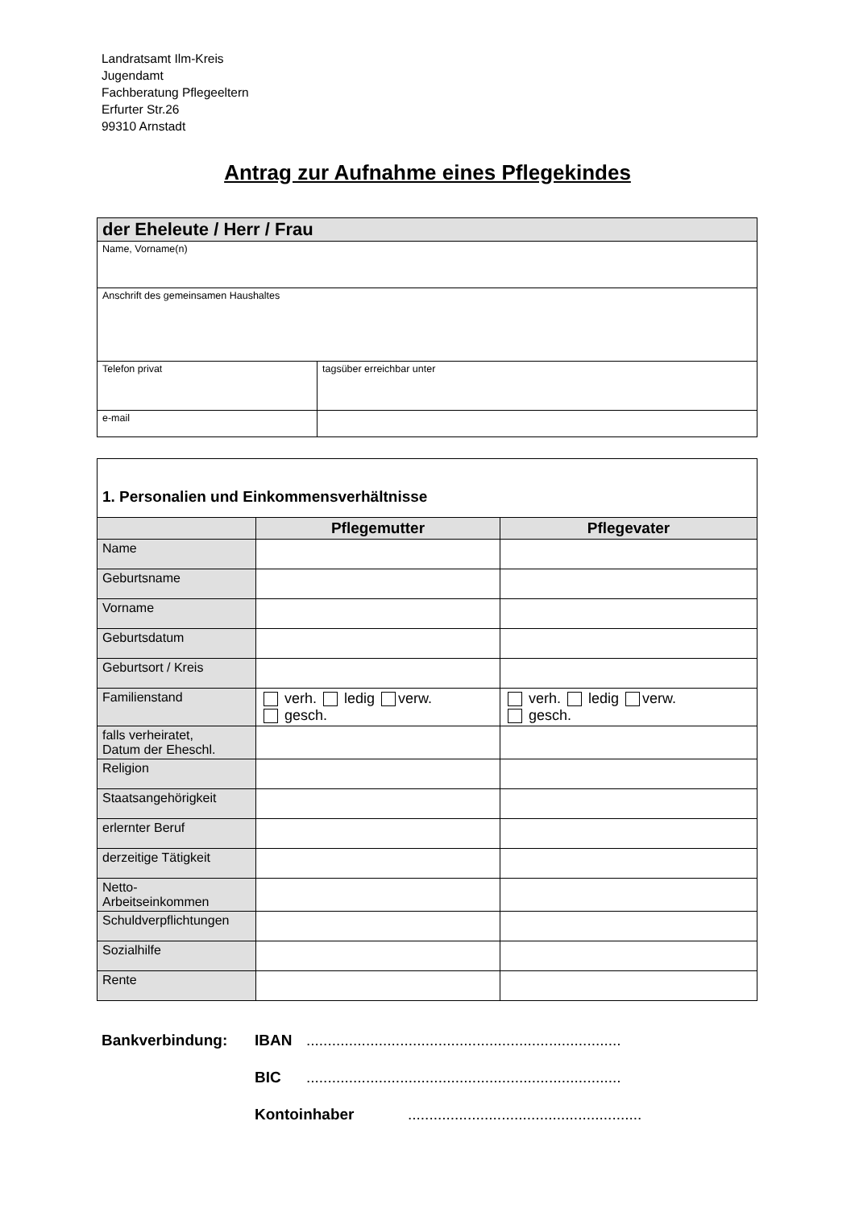Landratsamt Ilm-Kreis
Jugendamt
Fachberatung Pflegeeltern
Erfurter Str.26
99310 Arnstadt
Antrag zur Aufnahme eines Pflegekindes
| der Eheleute / Herr / Frau | |
| Name, Vorname(n) | |
| Anschrift des gemeinsamen Haushaltes | |
| Telefon privat | tagsüber erreichbar unter |
| e-mail | |
| 1. Personalien und Einkommensverhältnisse | | |
| | Pflegemutter | Pflegevater |
| Name | | |
| Geburtsname | | |
| Vorname | | |
| Geburtsdatum | | |
| Geburtsort / Kreis | | |
| Familienstand | verh. ledig verw. gesch. | verh. ledig verw. gesch. |
| falls verheiratet, Datum der Eheschl. | | |
| Religion | | |
| Staatsangehörigkeit | | |
| erlernter Beruf | | |
| derzeitige Tätigkeit | | |
| Netto- Arbeitseinkommen | | |
| Schuldverpflichtungen | | |
| Sozialhilfe | | |
| Rente | | |
Bankverbindung: IBAN ..........................................................................
BIC ..........................................................................
Kontoinhaber .......................................................